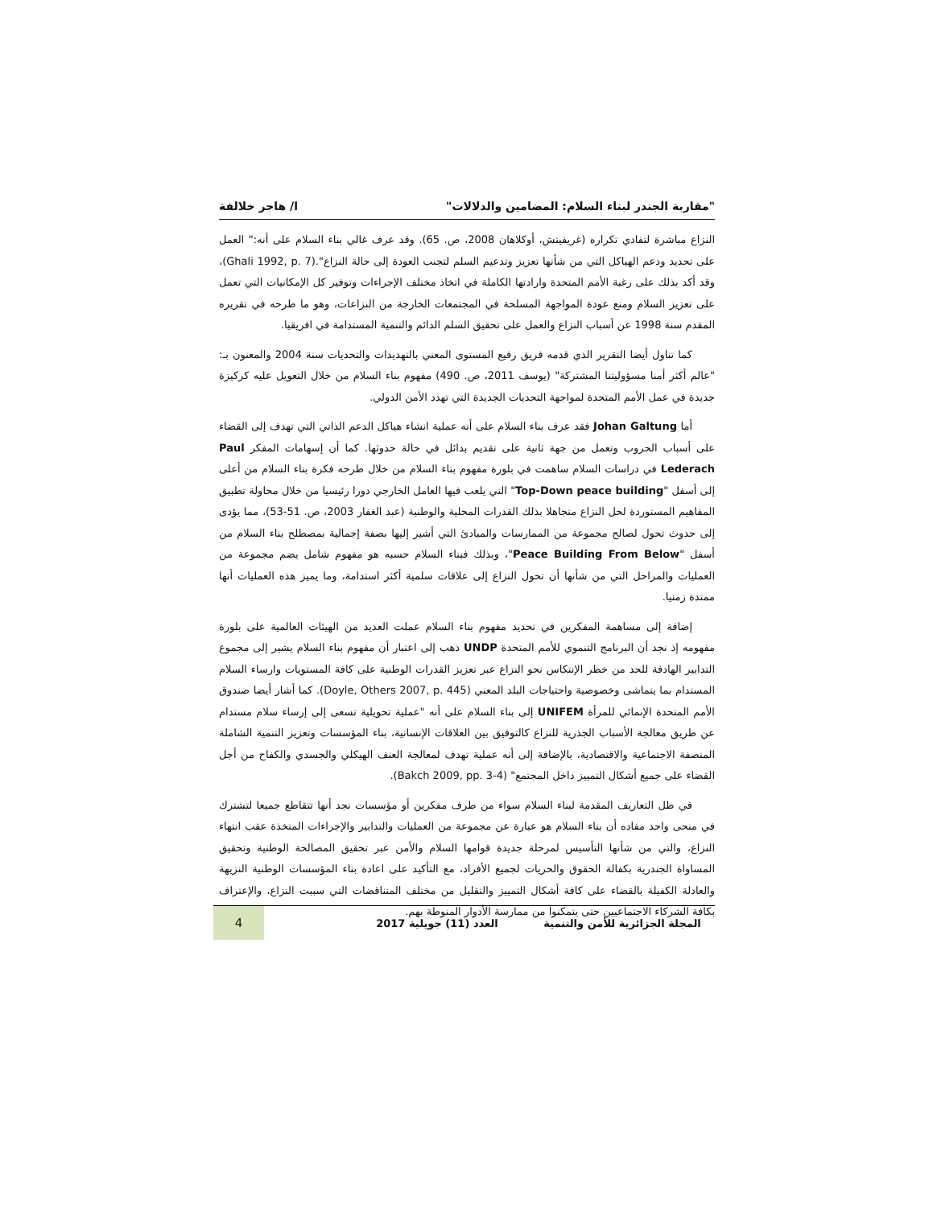"مقاربة الجندر لبناء السلام: المضامين والدلالات" ا/ هاجر خلالفة
النزاع مباشرة لتفادي تكراره (غريفيتش، أوكلاهان 2008، ص. 65). وقد عرف غالي بناء السلام على أنه:" العمل على تحديد ودعم الهياكل التي من شأنها تعزيز وتدعيم السلم لتجنب العودة إلى حالة النزاع".(Ghali 1992, p. 7)، وقد أكد بذلك على رغبة الأمم المتحدة وارادتها الكاملة في اتخاذ مختلف الإجراءات وتوفير كل الإمكانيات التي تعمل على تعزيز السلام ومنع عودة المواجهة المسلحة في المجتمعات الخارجة من النزاعات، وهو ما طرحه في تقريره المقدم سنة 1998 عن أسباب النزاع والعمل على تحقيق السلم الدائم والتنمية المستدامة في افريقيا.
كما تناول أيضا التقرير الذي قدمه فريق رفيع المستوى المعني بالتهديدات والتحديات سنة 2004 والمعنون بـ: "عالم أكثر أمنا مسؤوليتنا المشتركة" (يوسف 2011، ص. 490) مفهوم بناء السلام من خلال التعويل عليه كركيزة جديدة في عمل الأمم المتحدة لمواجهة التحديات الجديدة التي تهدد الأمن الدولي.
أما Johan Galtung فقد عرف بناء السلام على أنه عملية انشاء هياكل الدعم الذاتي التي تهدف إلى القضاء على أسباب الحروب وتعمل من جهة ثانية على تقديم بدائل في حالة حدوثها. كما أن إسهامات المفكر Paul Lederach في دراسات السلام ساهمت في بلورة مفهوم بناء السلام من خلال طرحه فكرة بناء السلام من أعلى إلى أسفل "Top-Down peace building" التي يلعب فيها العامل الخارجي دورا رئيسيا من خلال محاولة تطبيق المفاهيم المستوردة لحل النزاع متجاهلا بذلك القدرات المحلية والوطنية (عبد الغفار 2003، ص. 51-53)، مما يؤدى إلى حدوث تحول لصالح مجموعة من الممارسات والمبادئ التي أشير إليها بصفة إجمالية بمصطلح بناء السلام من أسفل "Peace Building From Below"، وبذلك فبناء السلام حسبه هو مفهوم شامل يضم مجموعة من العمليات والمراحل التي من شأنها أن تحول النزاع إلى علاقات سلمية أكثر استدامة، وما يميز هذه العمليات أنها ممتدة زمنيا.
إضافة إلى مساهمة المفكرين في تحديد مفهوم بناء السلام عملت العديد من الهيئات العالمية على بلورة مفهومه إذ نجد أن البرنامج التنموي للأمم المتحدة UNDP ذهب إلى اعتبار أن مفهوم بناء السلام يشير إلى مجموع التدابير الهادفة للحد من خطر الإنتكاس نحو النزاع عبر تعزيز القدرات الوطنية على كافة المستويات وارساء السلام المستدام بما يتماشى وخصوصية واحتياجات البلد المعني (Doyle, Others 2007, p. 445). كما أشار أيضا صندوق الأمم المتحدة الإنمائي للمرأة UNIFEM إلى بناء السلام على أنه "عملية تحويلية تسعى إلى إرساء سلام مستدام عن طريق معالجة الأسباب الجذرية للنزاع كالتوفيق بين العلاقات الإنسانية، بناء المؤسسات وتعزيز التنمية الشاملة المنصفة الاجتماعية والاقتصادية، بالإضافة إلى أنه عملية تهدف لمعالجة العنف الهيكلي والجسدي والكفاح من أجل القضاء على جميع أشكال التمييز داخل المجتمع" (Bakch 2009, pp. 3-4).
في ظل التعاريف المقدمة لبناء السلام سواء من طرف مفكرين أو مؤسسات نجد أنها تتقاطع جميعا لتشترك في منحى واحد مفاده أن بناء السلام هو عبارة عن مجموعة من العمليات والتدابير والإجراءات المتخذة عقب انتهاء النزاع، والتي من شأنها التأسيس لمرحلة جديدة قوامها السلام والأمن عبر تحقيق المصالحة الوطنية وتحقيق المساواة الجندرية بكفالة الحقوق والحريات لجميع الأفراد، مع التأكيد على اعادة بناء المؤسسات الوطنية النزيهة والعادلة الكفيلة بالقضاء على كافة أشكال التمييز والتقليل من مختلف المتناقضات التي سببت النزاع، والإعتراف بكافة الشركاء الاجتماعيين حتى يتمكنوا من ممارسة الأدوار المنوطة بهم.
المجلة الجزائرية للأمن والتنمية العدد (11) جويلية 2017 4